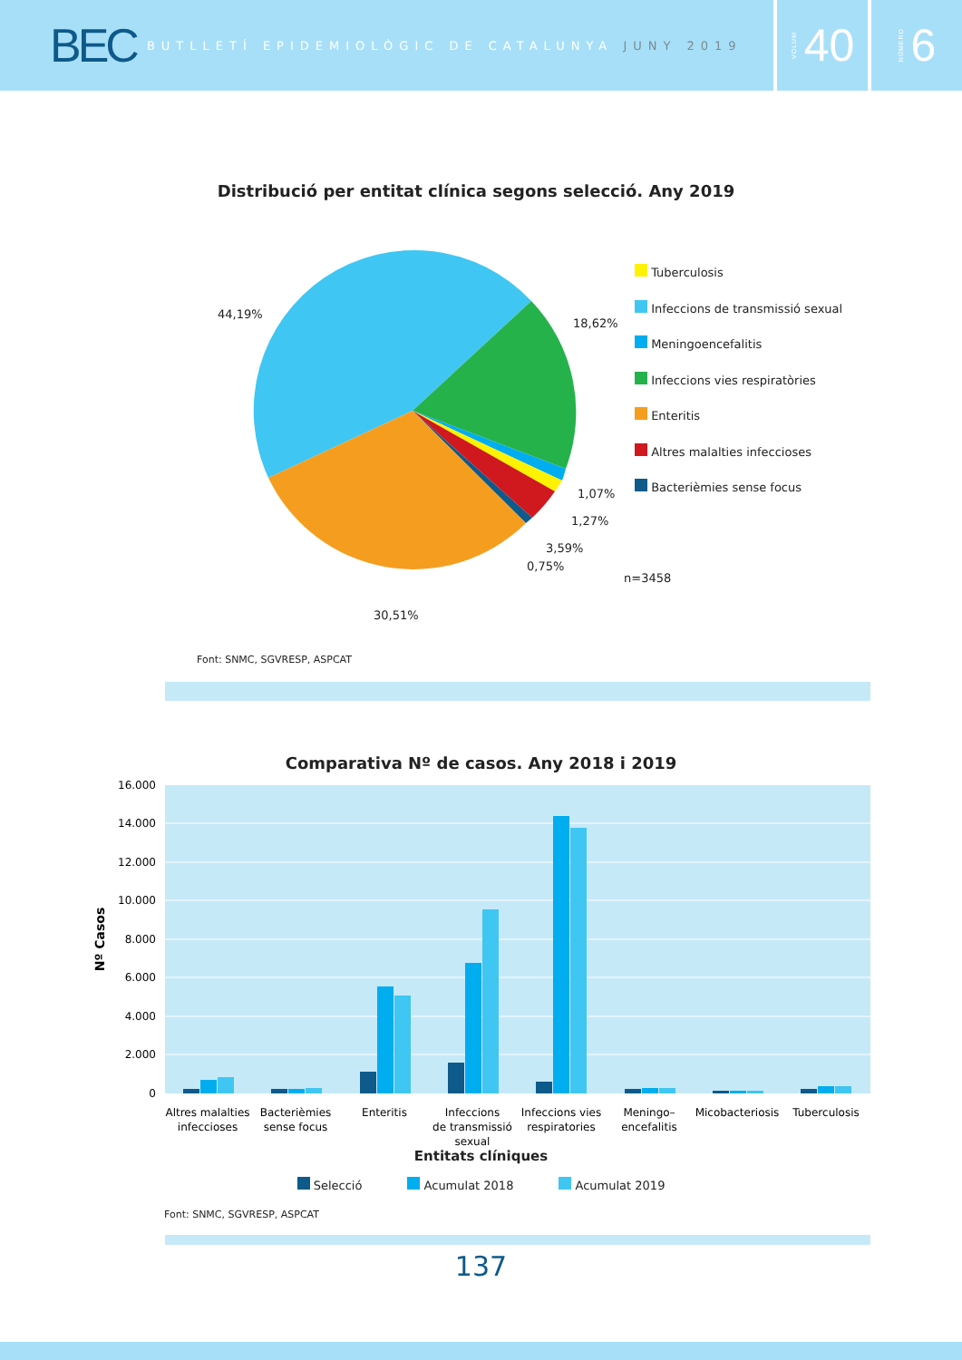BEC
BUTLLETÍ EPIDEMIOLÒGIC DE CATALUNYA JUNY 2019
VOLUM 40
NÚMERO 6
Distribució per entitat clínica segons selecció. Any 2019
44,19%
18,62%
1,07%
1,27%
3,59%
0,75%
30,51%
Tuberculosis
Infeccions de transmissió sexual
Meningoencefalitis
Infeccions vies respiratòries
Enteritis
Altres malalties infeccioses
Bacterièmies sense focus
n=3458
Font: SNMC, SGVRESP, ASPCAT
Comparativa Nº de casos. Any 2018 i 2019
16.000
14.000
12.000
10.000
8.000
6.000
4.000
2.000
0
Nº Casos
Altres malalties
infeccioses
Bacterièmies
sense focus
Enteritis
Infeccions
de transmissió
sexual
Infeccions vies
respiratories
Meningo–
encefalitis
Micobacteriosis
Tuberculosis
Entitats clíniques
Selecció Acumulat 2018 Acumulat 2019
Font: SNMC, SGVRESP, ASPCAT
137